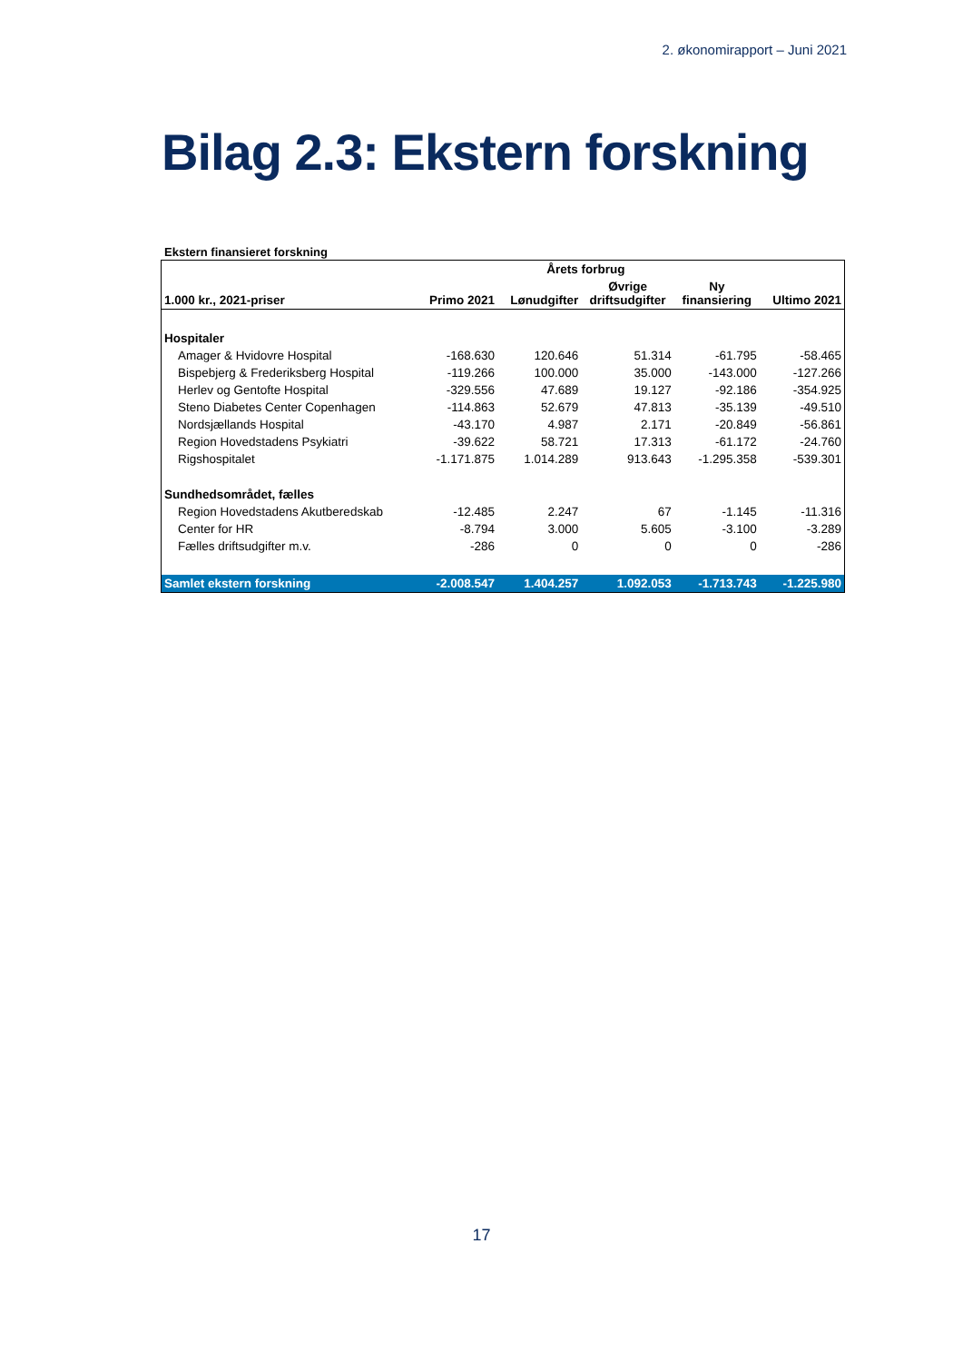2. økonomirapport – Juni 2021
Bilag 2.3: Ekstern forskning
Ekstern finansieret forskning
| | | Årets forbrug | | | |
| --- | --- | --- | --- | --- | --- |
| 1.000 kr., 2021-priser | Primo 2021 | Lønudgifter | Øvrige driftsudgifter | Ny finansiering | Ultimo 2021 |
| Hospitaler | | | | | |
| Amager & Hvidovre Hospital | -168.630 | 120.646 | 51.314 | -61.795 | -58.465 |
| Bispebjerg & Frederiksberg Hospital | -119.266 | 100.000 | 35.000 | -143.000 | -127.266 |
| Herlev og Gentofte Hospital | -329.556 | 47.689 | 19.127 | -92.186 | -354.925 |
| Steno Diabetes Center Copenhagen | -114.863 | 52.679 | 47.813 | -35.139 | -49.510 |
| Nordsjællands Hospital | -43.170 | 4.987 | 2.171 | -20.849 | -56.861 |
| Region Hovedstadens Psykiatri | -39.622 | 58.721 | 17.313 | -61.172 | -24.760 |
| Rigshospitalet | -1.171.875 | 1.014.289 | 913.643 | -1.295.358 | -539.301 |
| Sundhedsområdet, fælles | | | | | |
| Region Hovedstadens Akutberedskab | -12.485 | 2.247 | 67 | -1.145 | -11.316 |
| Center for HR | -8.794 | 3.000 | 5.605 | -3.100 | -3.289 |
| Fælles driftsudgifter m.v. | -286 | 0 | 0 | 0 | -286 |
| Samlet ekstern forskning | -2.008.547 | 1.404.257 | 1.092.053 | -1.713.743 | -1.225.980 |
17